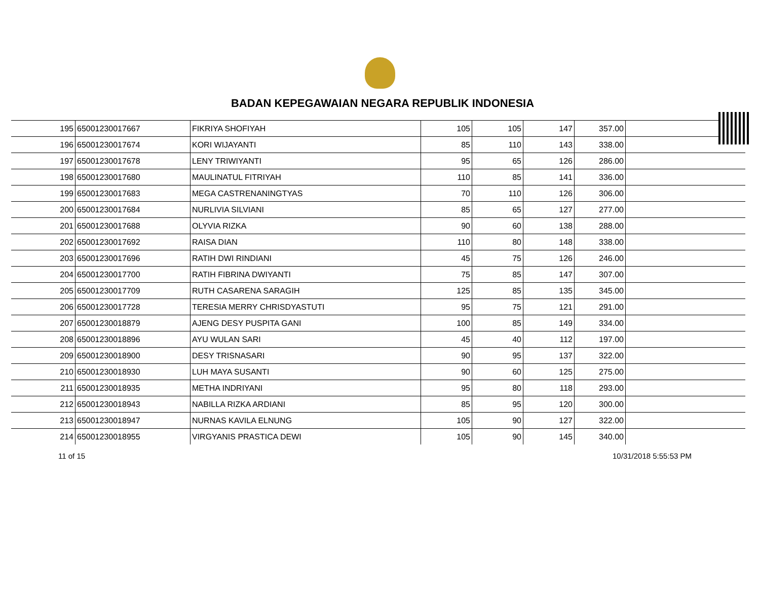BADAN KEPEGAWAIAN NEGARA REPUBLIK INDONESIA
| 195 | 65001230017667 | FIKRIYA SHOFIYAH | 105 | 105 | 147 | 357.00 | |
| 196 | 65001230017674 | KORI WIJAYANTI | 85 | 110 | 143 | 338.00 | |
| 197 | 65001230017678 | LENY TRIWIYANTI | 95 | 65 | 126 | 286.00 | |
| 198 | 65001230017680 | MAULINATUL FITRIYAH | 110 | 85 | 141 | 336.00 | |
| 199 | 65001230017683 | MEGA CASTRENANINGTYAS | 70 | 110 | 126 | 306.00 | |
| 200 | 65001230017684 | NURLIVIA SILVIANI | 85 | 65 | 127 | 277.00 | |
| 201 | 65001230017688 | OLYVIA RIZKA | 90 | 60 | 138 | 288.00 | |
| 202 | 65001230017692 | RAISA DIAN | 110 | 80 | 148 | 338.00 | |
| 203 | 65001230017696 | RATIH DWI RINDIANI | 45 | 75 | 126 | 246.00 | |
| 204 | 65001230017700 | RATIH FIBRINA DWIYANTI | 75 | 85 | 147 | 307.00 | |
| 205 | 65001230017709 | RUTH CASARENA SARAGIH | 125 | 85 | 135 | 345.00 | |
| 206 | 65001230017728 | TERESIA MERRY CHRISDYASTUTI | 95 | 75 | 121 | 291.00 | |
| 207 | 65001230018879 | AJENG DESY PUSPITA GANI | 100 | 85 | 149 | 334.00 | |
| 208 | 65001230018896 | AYU WULAN SARI | 45 | 40 | 112 | 197.00 | |
| 209 | 65001230018900 | DESY TRISNASARI | 90 | 95 | 137 | 322.00 | |
| 210 | 65001230018930 | LUH MAYA SUSANTI | 90 | 60 | 125 | 275.00 | |
| 211 | 65001230018935 | METHA INDRIYANI | 95 | 80 | 118 | 293.00 | |
| 212 | 65001230018943 | NABILLA RIZKA ARDIANI | 85 | 95 | 120 | 300.00 | |
| 213 | 65001230018947 | NURNAS KAVILA ELNUNG | 105 | 90 | 127 | 322.00 | |
| 214 | 65001230018955 | VIRGYANIS PRASTICA DEWI | 105 | 90 | 145 | 340.00 | |
11 of 15 10/31/2018 5:55:53 PM